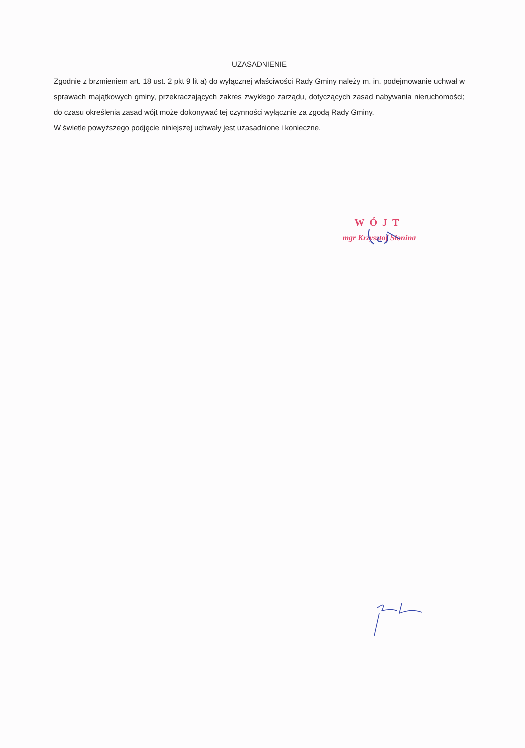UZASADNIENIE
Zgodnie z brzmieniem art. 18 ust. 2 pkt 9 lit a) do wyłącznej właściwości Rady Gminy należy m. in. podejmowanie uchwał w sprawach majątkowych gminy, przekraczających zakres zwykłego zarządu, dotyczących zasad nabywania nieruchomości; do czasu określenia zasad wójt może dokonywać tej czynności wyłącznie za zgodą Rady Gminy.
W świetle powyższego podjęcie niniejszej uchwały jest uzasadnione i konieczne.
WÓJT
mgr Krzysztof Słonina